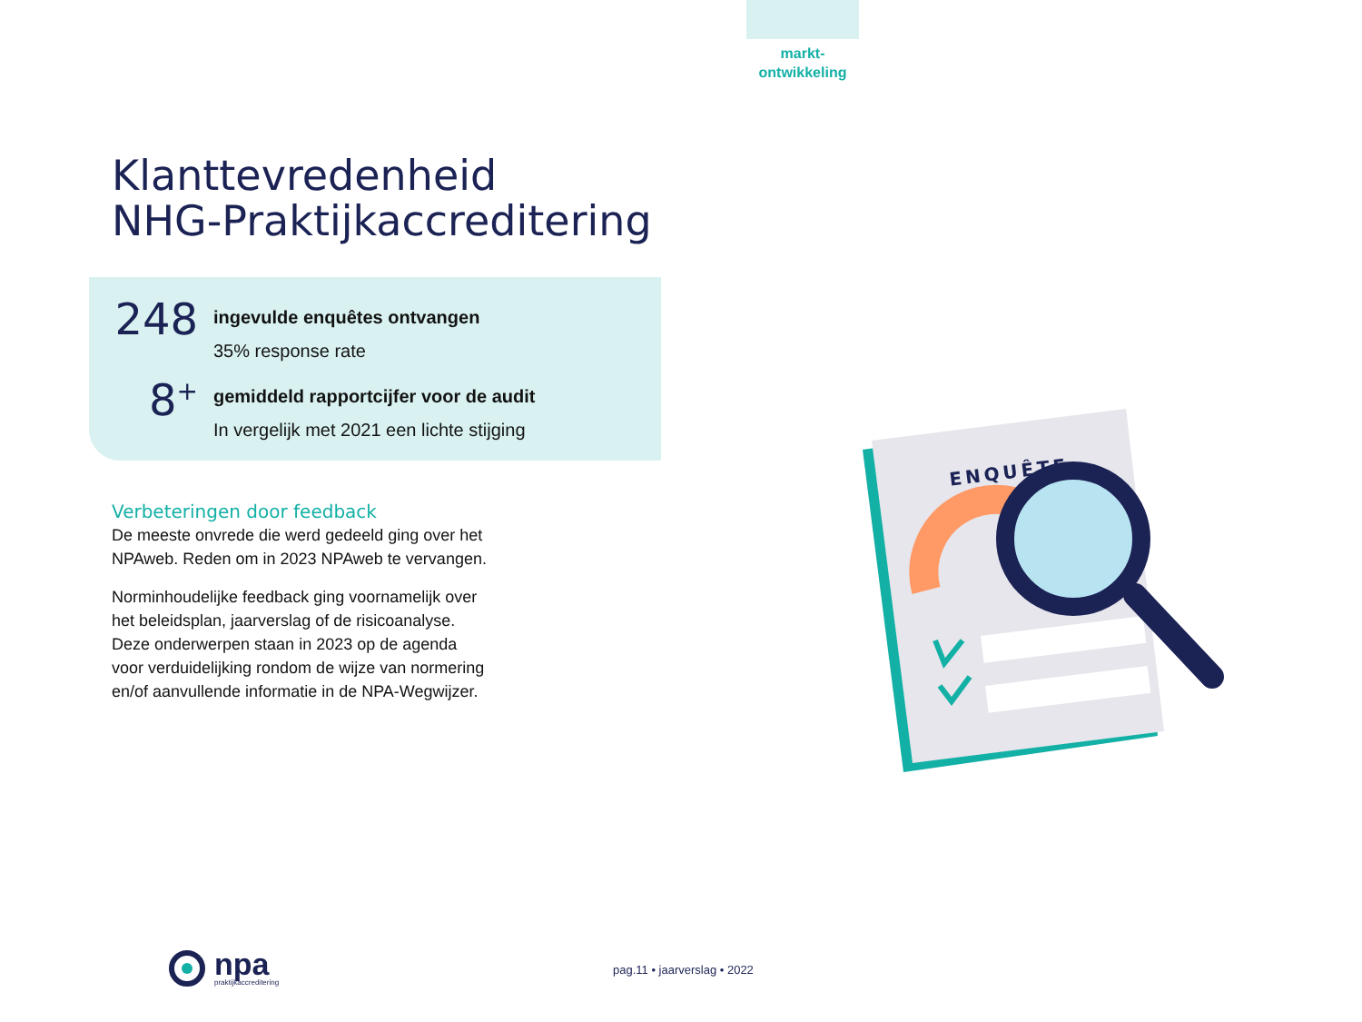markt-
ontwikkeling
Klanttevredenheid
NHG-Praktijkaccreditering
248
ingevulde enquêtes ontvangen
35% response rate
8<sup>+</sup>
gemiddeld rapportcijfer voor de audit
In vergelijk met 2021 een lichte stijging
Verbeteringen door feedback
De meeste onvrede die werd gedeeld ging over het NPAweb. Reden om in 2023 NPAweb te vervangen.
Norminhoudelijke feedback ging voornamelijk over het beleidsplan, jaarverslag of de risicoanalyse. Deze onderwerpen staan in 2023 op de agenda voor verduidelijking rondom de wijze van normering en/of aanvullende informatie in de NPA-Wegwijzer.
ENQUÊTE
npa
praktijkaccreditering
pag.11 • jaarverslag • 2022